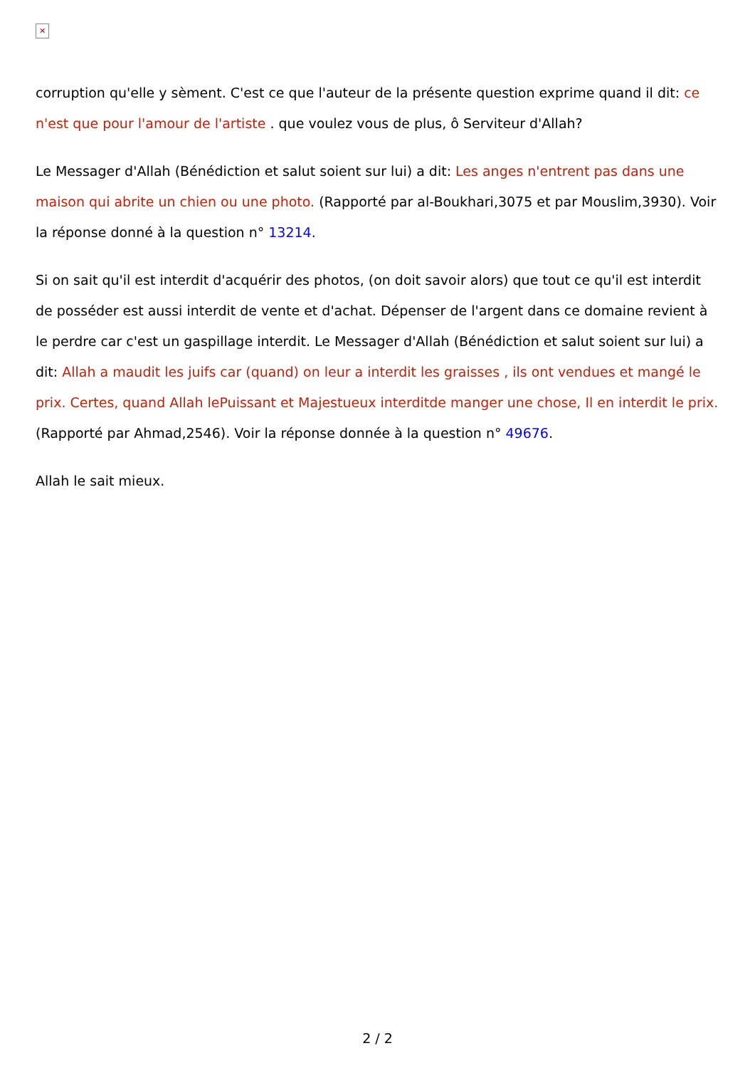✕
corruption qu'elle y sèment. C'est ce que l'auteur de la présente question exprime quand il dit: ce n'est que pour l'amour de l'artiste . que voulez vous de plus, ô Serviteur d'Allah?
Le Messager d'Allah (Bénédiction et salut soient sur lui) a dit: Les anges n'entrent pas dans une maison qui abrite un chien ou une photo. (Rapporté par al-Boukhari,3075 et par Mouslim,3930). Voir la réponse donné à la question n° 13214.
Si on sait qu'il est interdit d'acquérir des photos, (on doit savoir alors) que tout ce qu'il est interdit de posséder est aussi interdit de vente et d'achat. Dépenser de l'argent dans ce domaine revient à le perdre car c'est un gaspillage interdit. Le Messager d'Allah (Bénédiction et salut soient sur lui) a dit: Allah a maudit les juifs car (quand) on leur a interdit les graisses , ils ont vendues et mangé le prix. Certes, quand Allah lePuissant et Majestueux interditde manger une chose, Il en interdit le prix. (Rapporté par Ahmad,2546). Voir la réponse donnée à la question n° 49676.
Allah le sait mieux.
2 / 2